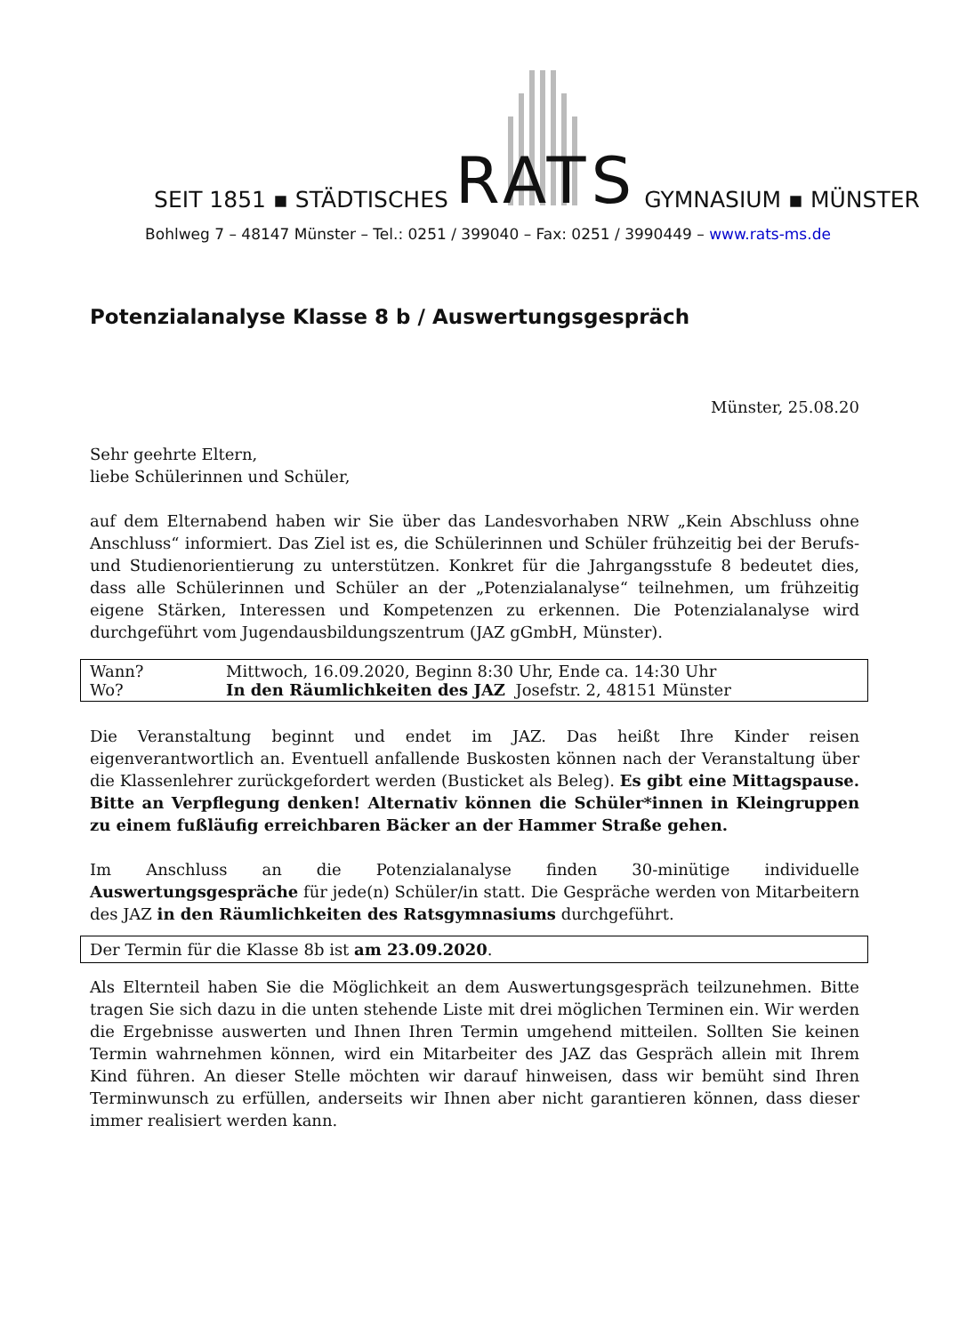SEIT 1851 ▪ STÄDTISCHES RATS GYMNASIUM ▪ MÜNSTER
Bohlweg 7 – 48147 Münster – Tel.: 0251 / 399040 – Fax: 0251 / 3990449 – www.rats-ms.de
Potenzialanalyse Klasse 8 b / Auswertungsgespräch
Münster, 25.08.20
Sehr geehrte Eltern,
liebe Schülerinnen und Schüler,
auf dem Elternabend haben wir Sie über das Landesvorhaben NRW „Kein Abschluss ohne Anschluss“ informiert. Das Ziel ist es, die Schülerinnen und Schüler frühzeitig bei der Berufs- und Studienorientierung zu unterstützen. Konkret für die Jahrgangsstufe 8 bedeutet dies, dass alle Schülerinnen und Schüler an der „Potenzialanalyse“ teilnehmen, um frühzeitig eigene Stärken, Interessen und Kompetenzen zu erkennen. Die Potenzialanalyse wird durchgeführt vom Jugendausbildungszentrum (JAZ gGmbH, Münster).
| Wann? | Mittwoch, 16.09.2020, Beginn 8:30 Uhr, Ende ca. 14:30 Uhr |
| Wo? | In den Räumlichkeiten des JAZ Josefstr. 2, 48151 Münster |
Die Veranstaltung beginnt und endet im JAZ. Das heißt Ihre Kinder reisen eigenverantwortlich an. Eventuell anfallende Buskosten können nach der Veranstaltung über die Klassenlehrer zurückgefordert werden (Busticket als Beleg). Es gibt eine Mittagspause. Bitte an Verpflegung denken! Alternativ können die Schüler*innen in Kleingruppen zu einem fußläufig erreichbaren Bäcker an der Hammer Straße gehen.
Im Anschluss an die Potenzialanalyse finden 30-minütige individuelle Auswertungsgespräche für jede(n) Schüler/in statt. Die Gespräche werden von Mitarbeitern des JAZ in den Räumlichkeiten des Ratsgymnasiums durchgeführt.
Der Termin für die Klasse 8b ist am 23.09.2020.
Als Elternteil haben Sie die Möglichkeit an dem Auswertungsgespräch teilzunehmen. Bitte tragen Sie sich dazu in die unten stehende Liste mit drei möglichen Terminen ein. Wir werden die Ergebnisse auswerten und Ihnen Ihren Termin umgehend mitteilen. Sollten Sie keinen Termin wahrnehmen können, wird ein Mitarbeiter des JAZ das Gespräch allein mit Ihrem Kind führen. An dieser Stelle möchten wir darauf hinweisen, dass wir bemüht sind Ihren Terminwunsch zu erfüllen, anderseits wir Ihnen aber nicht garantieren können, dass dieser immer realisiert werden kann.